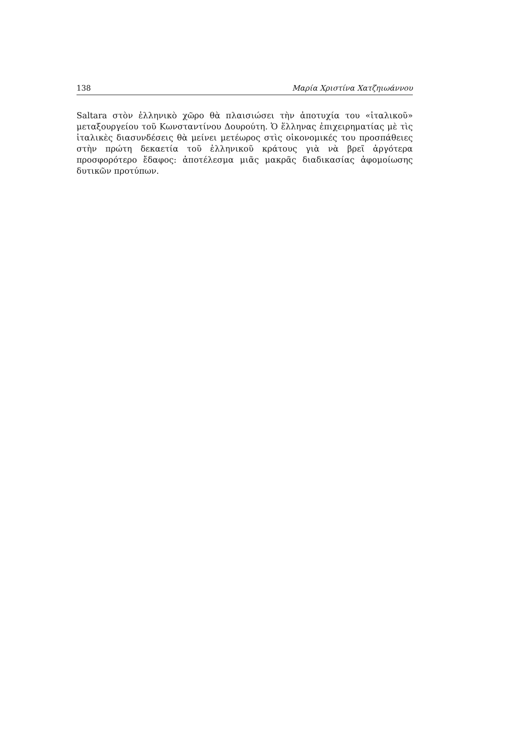138 Μαρία Χριστίνα Χατζηιωάννου
Saltara στὸν ἑλληνικὸ χῶρο θὰ πλαισιώσει τὴν ἀποτυχία του «ἰταλικοῦ» μεταξουργείου τοῦ Κωνσταντίνου Δουρούτη. Ὁ ἕλληνας ἐπιχειρηματίας μὲ τὶς ἰταλικὲς διασυνδέσεις θὰ μείνει μετέωρος στὶς οἰκονομικές του προσπάθειες στὴν πρώτη δεκαετία τοῦ ἑλληνικοῦ κράτους γιὰ νὰ βρεῖ ἀργότερα προσφορότερο ἔδαφος: ἀποτέλεσμα μιᾶς μακρᾶς διαδικασίας ἀφομοίωσης δυτικῶν προτύπων.